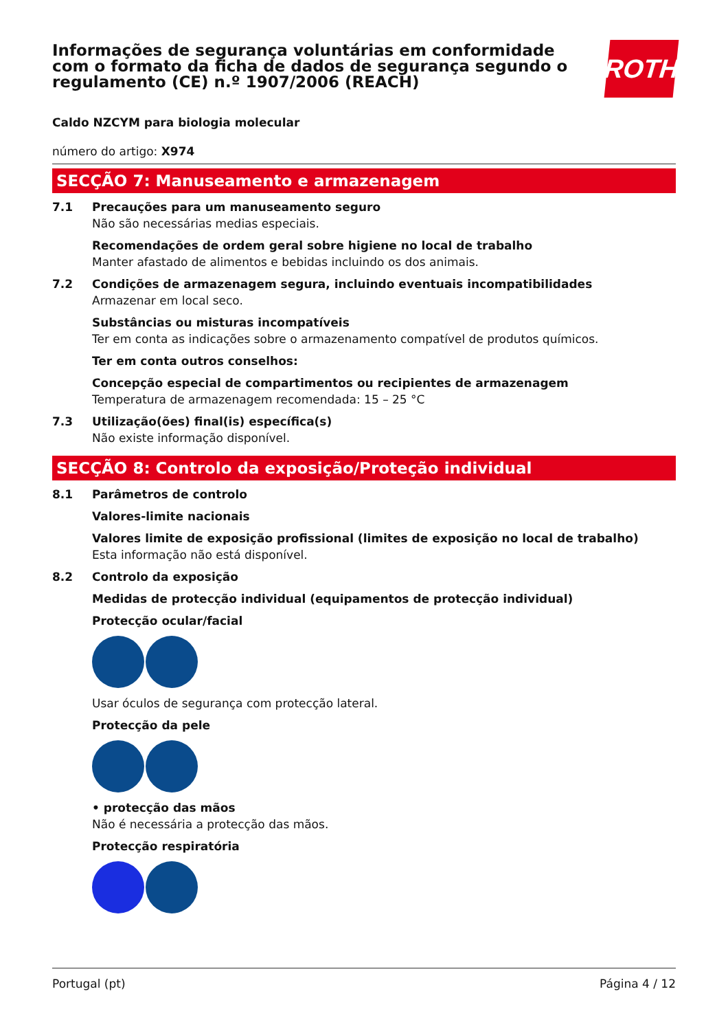Informações de segurança voluntárias em conformidade
com o formato da ficha de dados de segurança segundo o
regulamento (CE) n.º 1907/2006 (REACH)
ROTH
Caldo NZCYM para biologia molecular
número do artigo: X974
SECÇÃO 7: Manuseamento e armazenagem
7.1 Precauções para um manuseamento seguro
Não são necessárias medias especiais.
Recomendações de ordem geral sobre higiene no local de trabalho
Manter afastado de alimentos e bebidas incluindo os dos animais.
7.2 Condições de armazenagem segura, incluindo eventuais incompatibilidades
Armazenar em local seco.
Substâncias ou misturas incompatíveis
Ter em conta as indicações sobre o armazenamento compatível de produtos químicos.
Ter em conta outros conselhos:
Concepção especial de compartimentos ou recipientes de armazenagem
Temperatura de armazenagem recomendada: 15 – 25 °C
7.3 Utilização(ões) final(is) específica(s)
Não existe informação disponível.
SECÇÃO 8: Controlo da exposição/Proteção individual
8.1 Parâmetros de controlo
Valores-limite nacionais
Valores limite de exposição profissional (limites de exposição no local de trabalho)
Esta informação não está disponível.
8.2 Controlo da exposição
Medidas de protecção individual (equipamentos de protecção individual)
Protecção ocular/facial
Usar óculos de segurança com protecção lateral.
Protecção da pele
• protecção das mãos
Não é necessária a protecção das mãos.
Protecção respiratória
Portugal (pt) Página 4 / 12